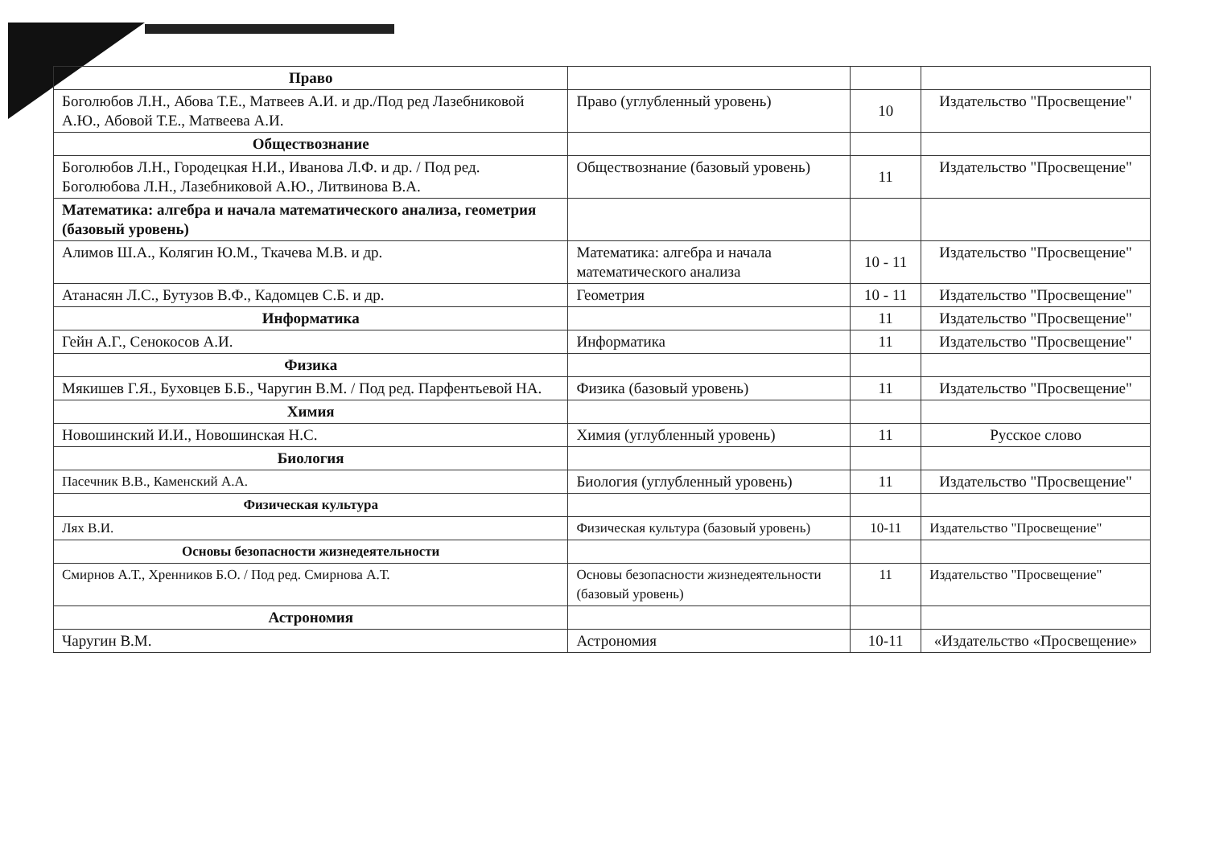| Право | | | |
| Боголюбов Л.Н., Абова Т.Е., Матвеев А.И. и др./Под ред Лазебниковой А.Ю., Абовой Т.Е., Матвеева А.И. | Право (углубленный уровень) | 10 | Издательство "Просвещение" |
| Обществознание | | | |
| Боголюбов Л.Н., Городецкая Н.И., Иванова Л.Ф. и др. / Под ред. Боголюбова Л.Н., Лазебниковой А.Ю., Литвинова В.А. | Обществознание (базовый уровень) | 11 | Издательство "Просвещение" |
| Математика: алгебра и начала математического анализа, геометрия (базовый уровень) | | | |
| Алимов Ш.А., Колягин Ю.М., Ткачева М.В. и др. | Математика: алгебра и начала математического анализа | 10 - 11 | Издательство "Просвещение" |
| Атанасян Л.С., Бутузов В.Ф., Кадомцев С.Б. и др. | Геометрия | 10 - 11 | Издательство "Просвещение" |
| Информатика | | 11 | Издательство "Просвещение" |
| Гейн А.Г., Сенокосов А.И. | Информатика | 11 | Издательство "Просвещение" |
| Физика | | | |
| Мякишев Г.Я., Буховцев Б.Б., Чаругин В.М. / Под ред. Парфентьевой НА. | Физика (базовый уровень) | 11 | Издательство "Просвещение" |
| Химия | | | |
| Новошинский И.И., Новошинская Н.С. | Химия (углубленный уровень) | 11 | Русское слово |
| Биология | | | |
| Пасечник В.В., Каменский А.А. | Биология (углубленный уровень) | 11 | Издательство "Просвещение" |
| Физическая культура | | | |
| Лях В.И. | Физическая культура (базовый уровень) | 10-11 | Издательство "Просвещение" |
| Основы безопасности жизнедеятельности | | | |
| Смирнов А.Т., Хренников Б.О. / Под ред. Смирнова А.Т. | Основы безопасности жизнедеятельности (базовый уровень) | 11 | Издательство "Просвещение" |
| Астрономия | | | |
| Чаругин В.М. | Астрономия | 10-11 | «Издательство «Просвещение» |